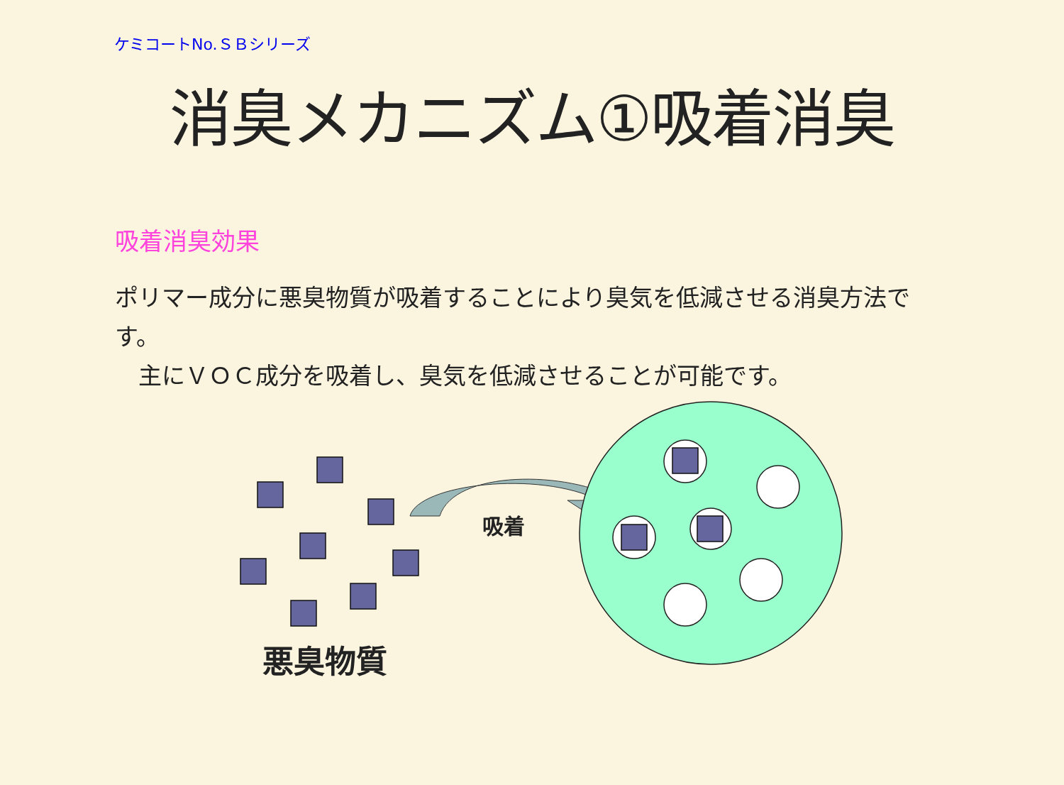ケミコートNo.ＳＢシリーズ
消臭メカニズム①吸着消臭
吸着消臭効果
ポリマー成分に悪臭物質が吸着することにより臭気を低減させる消臭方法です。
　主にＶＯＣ成分を吸着し、臭気を低減させることが可能です。
吸着
悪臭物質